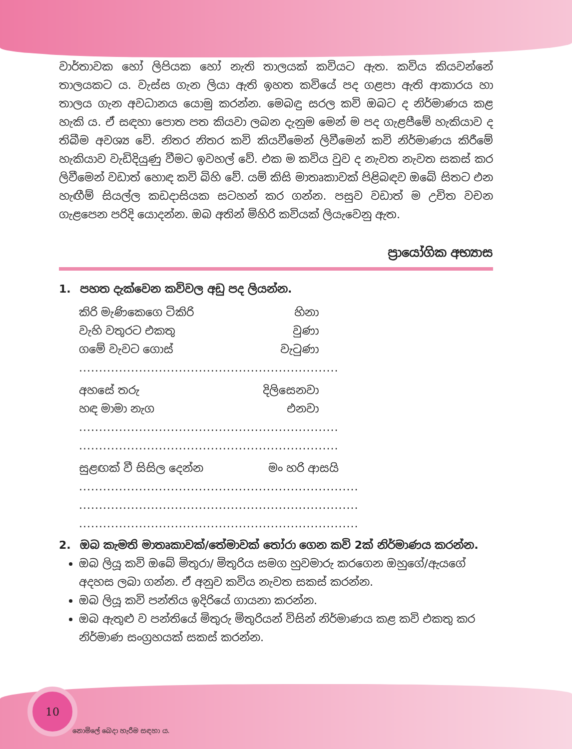වාර්තාවක හෝ ලිපියක හෝ නැති තාලයක් කවියට ඇත. කවිය කියවන්නේ තාලයකට ය. වැස්ස ගැන ලියා ඇති ඉහත කවියේ පද ගළපා ඇති ආකාරය හා තාලය ගැන අවධානය යොමු කරන්න. මෙබඳු සරල කවි ඔබට ද නිර්මාණය කළ හැකි ය. ඒ සඳහා පොත පත කියවා ලබන දැනුම මෙන් ම පද ගැළපීමේ හැකියාව ද තිබීම අවශ්‍ය වේ. නිතර නිතර කවි කියවීමෙන් ලිවීමෙන් කවි නිර්මාණය කිරීමේ හැකියාව වැඩිදියුණු වීමට ඉවහල් වේ. එක ම කවිය වුව ද නැවත නැවත සකස් කර ලිවීමෙන් වඩාත් හොඳ කවි බිහි වේ. යම් කිසි මාතෘකාවක් පිළිබඳව ඔබේ සිතට එන හැඟීම් සියල්ල කඩදාසියක සටහන් කර ගන්න. පසුව වඩාත් ම උචිත වචන ගැළපෙන පරිදි යොදන්න. ඔබ අතින් මිහිරි කවියක් ලියැවෙනු ඇත.
ප්‍රායෝගික අභ්‍යාස
1. පහත දැක්වෙන කවිවල අඩු පද ලියන්න.
කිරි මැණිකෙගෙ ටිකිරි හිනා
වැහි වතුරට එකතු වුණා
ගමේ වැවට ගොස් වැටුණා
.................................................................
අහසේ තරු දිලිසෙනවා
හඳ මාමා නැග එනවා
.................................................................
.................................................................
සුළඟක් වී සිසිල දෙන්න මං හරි ආසයි
......................................................................
......................................................................
......................................................................
2. ඔබ කැමති මාතෘකාවක්/තේමාවක් තෝරා ගෙන කවි 2ක් නිර්මාණය කරන්න.
ඔබ ලියූ කවි ඔබේ මිතුරා/ මිතුරිය සමග හුවමාරු කරගෙන ඔහුගේ/ඇයගේ අදහස ලබා ගන්න. ඒ අනුව කවිය නැවත සකස් කරන්න.
ඔබ ලියූ කවි පන්තිය ඉදිරියේ ගායනා කරන්න.
ඔබ ඇතුළු ව පන්තියේ මිතුරු මිතුරියන් විසින් නිර්මාණය කළ කවි එකතු කර නිර්මාණ සංග්‍රහයක් සකස් කරන්න.
10 නොමිලේ බෙදා හැරීම සඳහා ය.